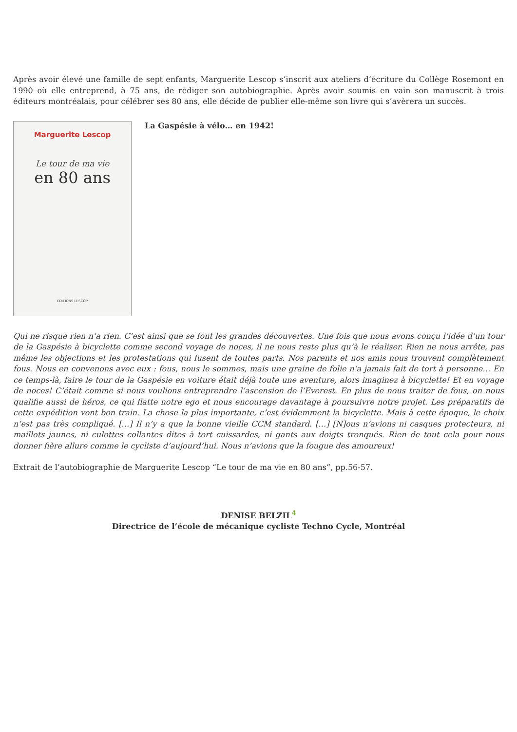Après avoir élevé une famille de sept enfants, Marguerite Lescop s’inscrit aux ateliers d’écriture du Collège Rosemont en 1990 où elle entreprend, à 75 ans, de rédiger son autobiographie. Après avoir soumis en vain son manuscrit à trois éditeurs montréalais, pour célébrer ses 80 ans, elle décide de publier elle-même son livre qui s’avèrera un succès.
Marguerite Lescop
Le tour de ma vie
en 80 ans
ÉDITIONS LESCOP
La Gaspésie à vélo… en 1942!
Qui ne risque rien n’a rien. C’est ainsi que se font les grandes découvertes. Une fois que nous avons conçu l’idée d’un tour de la Gaspésie à bicyclette comme second voyage de noces, il ne nous reste plus qu’à le réaliser. Rien ne nous arrête, pas même les objections et les protestations qui fusent de toutes parts. Nos parents et nos amis nous trouvent complètement fous. Nous en convenons avec eux : fous, nous le sommes, mais une graine de folie n’a jamais fait de tort à personne… En ce temps-là, faire le tour de la Gaspésie en voiture était déjà toute une aventure, alors imaginez à bicyclette! Et en voyage de noces! C’était comme si nous voulions entreprendre l’ascension de l’Everest. En plus de nous traiter de fous, on nous qualifie aussi de héros, ce qui flatte notre ego et nous encourage davantage à poursuivre notre projet. Les préparatifs de cette expédition vont bon train. La chose la plus importante, c’est évidemment la bicyclette. Mais à cette époque, le choix n’est pas très compliqué. […] Il n’y a que la bonne vieille CCM standard. […] [N]ous n’avions ni casques protecteurs, ni maillots jaunes, ni culottes collantes dites à tort cuissardes, ni gants aux doigts tronqués. Rien de tout cela pour nous donner fière allure comme le cycliste d’aujourd’hui. Nous n’avions que la fougue des amoureux!
Extrait de l’autobiographie de Marguerite Lescop “Le tour de ma vie en 80 ans”, pp.56-57.
DENISE BELZIL<sup>4</sup>
Directrice de l’école de mécanique cycliste Techno Cycle, Montréal